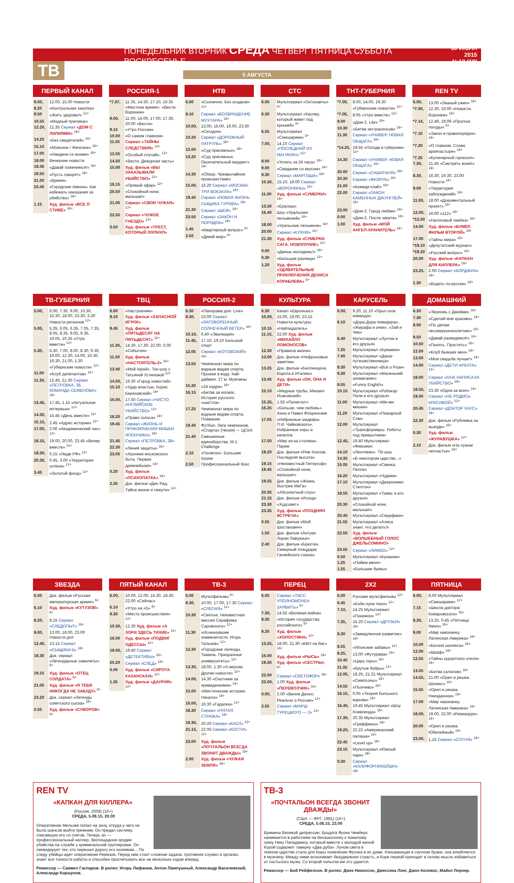ПОНЕДЕЛЬНИК ВТОРНИК СРЕДА ЧЕТВЕРГ ПЯТНИЦА СУББОТА ВОСКРЕСЕНЬЕ 30 ИЮЛЯ 2015
№18 (18)
ТВ
5 АВГУСТА
ПЕРВЫЙ КАНАЛ
| 9.00, | 12.00, 15.00 Новости |
| 9.20 | «Контрольная закупка» |
| 9.50 | «Жить здорово!» <sup>12+</sup> |
| 10.55 | «Модный приговор» |
| 12.20, | 21.35 Сериал «ДОМ С ЛИЛИЯМИ» <sup>16+</sup> |
| 14.25 | «Без свидетелей» <sup>16+</sup> |
| 15.10 | «Мужское / Женское» <sup>16+</sup> |
| 17.00 | «Наедине со всеми» <sup>16+</sup> |
| 18.00 | Вечерние новости |
| 18.45 | «Давай поженимся!» <sup>16+</sup> |
| 19.50 | «Пусть говорят» <sup>16+</sup> |
| 21.00 | «Время» |
| 23.45 | «Городские пижоны. Как избежать наказания за убийство» <sup>18+</sup> |
| 1.15 | Худ. фильм «ВСЕ О СТИВЕ» <sup>16+</sup> |
РОССИЯ-1
| *7.07, | 11.35, 14.30, 17.10, 19.35 «Местное время». «Вести-Воронеж» |
| 9.00, | 11.00, 14.00, 17.00, 17.30, 20.00 «Вести» |
| 9.15 | «Утро России» |
| 10.00 | «О самом главном» |
| 11.55 | Сериал «ТАЙНЫ СЛЕДСТВИЯ» <sup>12+</sup> |
| 12.55 | «Особый случай». <sup>12+</sup> |
| 14.50 | «Вести. Дежурная часть» |
| 15.00 | Худ. фильм «ВЫ ЗАКАЗЫВАЛИ УБИЙСТВО» <sup>12+</sup> |
| 18.15 | «Прямой эфир» <sup>12+</sup> |
| 20.50 | «Спокойной ночи, малыши!» |
| 21.00 | Сериал «СВОЯ ЧУЖАЯ» <sup>12+</sup> |
| 22.55 | Сериал «ЧУЖОЕ ГНЕЗДО» <sup>12+</sup> |
| 0.50 | Худ. фильм «ТРЕСТ, КОТОРЫЙ ЛОПНУЛ» |
НТВ
| 6.00 | «Солнечно. Без осадков» <sup>12+</sup> |
| 8.10 | Сериал «ВОЗВРАЩЕНИЕ МУХТАРА» <sup>16+</sup> |
| 10.00, | 13.00, 16.00, 19.00, 23.30 «Сегодня» |
| 10.20 | Сериал «ДОРОЖНЫЙ ПАТРУЛЬ» <sup>16+</sup> |
| 12.00 | «Суд присяжных» <sup>16+</sup> |
| 13.20 | «Суд присяжных. Окончательный вердикт» <sup>16+</sup> |
| 14.30 | «Обзор. Чрезвычайное происшествие» |
| 15.00, | 16.20 Сериал «МОСКВА. ТРИ ВОКЗАЛА» <sup>16+</sup> |
| 19.40 | Сериал «НОВАЯ ЖИЗНЬ СЫЩИКА ГУРОВА» <sup>16+</sup> |
| 21.30 | Сериал «ШЕФ» <sup>16+</sup> |
| 23.50 | Сериал «ЗАКОН И ПОРЯДОК» <sup>18+</sup> |
| 1.45 | «Квартирный вопрос» <sup>0+</sup> |
| 2.50 | «Дикий мир» <sup>0+</sup> |
СТС
| 6.00 | Мультсериал «Октонавты» <sup>0+</sup> |
| 6.30 | Мультсериал «Каспер, который живет под крышей» <sup>0+</sup> |
| 6.55 | Мультсериал «Смешарики» <sup>0+</sup> |
| 7.00, | 14.10 Сериал «ПОСЛЕДНИЙ ИЗ МАГИКЯН» <sup>12+</sup> |
| 8.00 | «Успеть за 24 часа» <sup>16+</sup> |
| 9.00 | «Свидание со вкусом» <sup>16+</sup> |
| 9.30 | Сериал «МАРГОША» <sup>16+</sup> |
| 10.30, | 15.10, 19.00 Сериал «ВОРОНИНЫ» <sup>16+</sup> |
| 11.00 | Худ. фильм «СУМЕРКИ» <sup>16+</sup> |
| 13.30 | «Ералаш» |
| 16.40 | Шоу «Уральских пельменей» <sup>16+</sup> |
| 18.00 | «Уральские пельмени» <sup>16+</sup> |
| 20.00 | Сериал «КУХНЯ» <sup>12+</sup> |
| 21.30 | Худ. фильм «СУМЕРКИ. САГА. НОВОЛУНИЕ» <sup>12+</sup> |
| 0.00 | «Даешь молодежь!» <sup>16+</sup> |
| 0.30 | «Большая разница» <sup>12+</sup> |
| 1.20 | Худ. фильм «УДИВИТЕЛЬНЫЕ ПРИКЛЮЧЕНИЯ ДЕНИСА КОРАБЛЕВА» <sup>0+</sup> |
ТНТ-ГУБЕРНИЯ
| *7.00, | 8.00, 14.00, 19.30 «Губернские новости» <sup>12+</sup> |
| *7.05, | 8.05 «Утро вместе» <sup>12+</sup> |
| 9.00 | «Дом-2. Lite» <sup>16+</sup> |
| 10.30 | «Битва экстрасенсов» <sup>16+</sup> |
| 11.30 | Сериал «УНИВЕР. НОВАЯ ОБЩАГА» <sup>16+</sup> |
| *14.25, | 19.55 «Погода в губернии» <sup>12+</sup> |
| 14.30 | Сериал «УНИВЕР. НОВАЯ ОБЩАГА» <sup>16+</sup> |
| 20.00 | Сериал «САШАТАНЯ» <sup>16+</sup> |
| 20.30 | Сериал «ФИЗРУК» <sup>16+</sup> |
| 21.00 | «Комеди клаб» <sup>16+</sup> |
| 22.00 | Сериал «ЗАКОН КАМЕННЫХ ДЖУНГЛЕЙ» <sup>16+</sup> |
| 23.00 | «Дом-2. Город любви» <sup>16+</sup> |
| 0.00 | «Дом-2. После заката» <sup>16+</sup> |
| 1.00 | Худ. фильм «МОЙ АНГЕЛ-ХРАНИТЕЛЬ» <sup>16+</sup> |
REN TV
| 6.00, | 13.00 «Званый ужин» <sup>16+</sup> |
| *7.00, | 12.30, 19.00 «Новости. Воронеж» <sup>16+</sup> |
| *7.14, | 12.49, 19.09 «Прогноз погоды» <sup>0+</sup> |
| *7.15 | «Закон и правопорядок» <sup>16+</sup> |
| *7.20 | «О главном. Слово архипастыря» <sup>16+</sup> |
| *7.25 | «Кулинарный гороскоп» |
| 7.30, | 21.45 «Смотреть всем!» <sup>16+</sup> |
| 8.30, | 16.30, 19.30, 23.00 Новости <sup>16+</sup> |
| 9.00 | «Территория заблуждений» <sup>16+</sup> |
| 11.00, | 18.00 «Документальный проект» <sup>16+</sup> |
| 12.00, | 16.00 «112» <sup>16+</sup> |
| *12.50 | «Налоговый ликбез» <sup>16+</sup> |
| 14.00 | Худ. фильм «БУМЕР. ФИЛЬМ ВТОРОЙ» <sup>16+</sup> |
| 17.00 | «Тайны мира» <sup>16+</sup> |
| *19.10 | «Депутатский журнал» |
| *19.20 | «Русский вопрос» <sup>16+</sup> |
| 20.00 | Худ. фильм «КАПКАН ДЛЯ КИЛЛЕРА» <sup>16+</sup> |
| 23.25, | 2.00 Сериал «БОРДЖИА» <sup>18+</sup> |
| 1.30 | «Водить по-русски» <sup>16+</sup> |
ТВ-ГУБЕРНИЯ
| 5.00, | 6.00, 7.30, 9.00, 10.30, 15.30, 18.00, 23.30, 3.30 Новости регионов <sup>12+</sup> |
| 5.05, | 5.35, 6.05, 6.35, 7.05, 7.35, 8.05, 8.35, 9.05, 9.35, 10.05, 10.35 «Утро вместе» <sup>12+</sup> |
| 5.30, | 6.30, 7.00, 8.00, 8.30, 9.30, 10.00, 12.30, 14.00, 16.30, 19.30, 21.00, 1.30 «Губернские новости» <sup>12+</sup> |
| 11.00 | «Клуб дилетантов» <sup>12+</sup> |
| 11.30, | 12.45, 21.30 Сериал «ПЕТРОВКА, 38. КОМАНДА СЕМЕНОВА» <sup>16+</sup> |
| 13.45, | 17.45, 1.15 «Актуальное интервью» <sup>12+</sup> |
| 14.30, | 15.45 «День вместе» <sup>12+</sup> |
| 15.15, | 2.45 «Адрес истории» <sup>12+</sup> |
| 17.00, | 2.00 «Академический час» <sup>12+</sup> |
| 18.15, | 19.00, 20.00, 23.45 «Вечер вместе» <sup>12+</sup> |
| 18.30, | 0.15 «Люди РФ» <sup>12+</sup> |
| 20.30, | 0.45, 3.00 «Территория успеха» <sup>12+</sup> |
| 3.45 | «Золотой фонд» <sup>12+</sup> |
ТВЦ
| 6.00 | «Настроение» |
| 8.10 | Худ. фильм «ЗАПАСНОЙ ИГРОК» |
| 9.45 | Худ. фильм «ПЯТЬДЕСЯТ НА ПЯТЬДЕСЯТ» <sup>12+</sup> |
| 11.30, | 14.30, 17.30, 22.00, 0.00 «События» |
| 11.50 | Худ. фильм «НАСТОЯТЕЛЬ-2» <sup>16+</sup> |
| 13.40 | «Мой герой». Ток-шоу с Татьяной Устиновой <sup>12+</sup> |
| 14.50, | 19.30 «Город новостей» |
| 15.10 | «Удар властью. Борис Березовский» <sup>16+</sup> |
| 16.00, | 17.50 Сериал «ЧИСТО АНГЛИЙСКОЕ УБИЙСТВО» <sup>12+</sup> |
| 18.20 | «Право голоса» <sup>16+</sup> |
| 19.45 | Сериал «ЖИЗНЬ И ПРИКЛЮЧЕНИЯ МИШКИ ЯПОНЧИКА» <sup>16+</sup> |
| 21.45 | Сериал «ПЕТРОВКА, 38» |
| 22.30 | «Линия защиты» <sup>16+</sup> |
| 23.05 | «Хроники московского быта. Первая древнейшая» <sup>16+</sup> |
| 0.20 | Худ. фильм «ПСИХОПАТКА» <sup>16+</sup> |
| 2.35 | Док. фильм «Дин Рид. Тайна жизни и смерти» <sup>12+</sup> |
РОССИЯ-2
| 6.30 | «Панорама дня. Live» |
| 8.30, | 23.00 Сериал «ЗАГОВОРЕННЫЙ. СОЛНЕЧНЫЙ ВЕТЕР» <sup>16+</sup> |
| 10.10, | 0.40 «Эволюция» |
| 11.45, | 17.10, 19.10 Большой спорт |
| 12.05 | Сериал «КОТОВСКИЙ» <sup>16+</sup> |
| 13.55 | Чемпионат мира по водным видам спорта. Прыжки в воду. Хай-дайвинг. 27 м. Мужчины |
| 15.30 | «24 кадра» <sup>16+</sup> |
| 16.15 | «Битва за космос. История русского «шаттла» |
| 17.25 | Чемпионат мира по водным видам спорта. Плавание |
| 19.40 | Футбол. Лига чемпионов. «Спарта» (Чехия) — ЦСКА |
| 21.40 | Смешанные единоборства. M-1 Challenge |
| 2.10 | «Полигон». Большие пушки |
| 2.50 | Профессиональный бокс |
КУЛЬТУРА
| 6.30 | Канал «Евроньюс» |
| 10.00, | 15.00, 19.00, 23.15 Новости культуры |
| 10.15 | «Наблюдатель» |
| 11.15, | 22.00 Худ. фильм «МИХАЙЛО ЛОМОНОСОВ» |
| 12.30 | «Правила жизни» |
| 13.00 | Док. фильм «Нефроновые заметки» |
| 13.25 | Док. фильм «Беллинцона. Ворота в Италию» |
| 13.45 | Худ. фильм «ОН, ОНА И ДЕТИ» |
| 15.10 | «Медные трубы. Михаил Исаковский» |
| 15.35, | 1.55 «Полиглот» |
| 16.25 | «Больше, чем любовь». Анна и Павел Флоренские |
| 17.05 | «Избранные шедевры П.И. Чайковского». Избранные хоры а капелла |
| 17.50 | «Мир из-за столика». Париж |
| 18.20 | Док. фильм «Рем Хохлов. Последняя высота» |
| 19.15 | «Неизвестный Петергоф» |
| 19.45 | «Спокойной ночи, малыши!» |
| 19.55 | Док. фильм «Жизнь быстрее МиГа» |
| 20.35 | «Абсолютный слух» |
| 21.15 | Док. фильм «Исход» |
| 23.30 | «Худсовет» |
| 23.35 | Худ. фильм «ПОЗДНЯЯ ВСТРЕЧА» |
| 0.55 | Док. фильм «Мой Шостакович» |
| 1.50 | Док. фильм «Антуан Лоран Лавуазье» |
| 2.40 | Док. фильм «Брюгген. Северный плацдарм Ганзейского союза» |
КАРУСЕЛЬ
| 6.00, | 9.20, 11.10 «Прыг-скок команда» |
| 6.10 | «Дора-Дора помидора», «Жирафа и очки», «Зай и Чик» |
| 6.40 | Мультсериал «Лунтик и его друзья» |
| 7.25 | Мультсериал «Бумажки» |
| 7.40 | Мультсериал «Даша-путешественница» |
| 8.30 | Мультсериал «Все о Рози» |
| 9.30 | Мультсериал «Маленький зоомагазин» |
| 9.55 | «Funny English» |
| 10.15 | Мультсериал «Робокар Поли и его друзья» |
| 11.00 | Мультсериал «Ми-ми-мишки» |
| 11.20 | Мультсериал «Пожарный Сэм» |
| 12.00 | Мультсериал «Трансформеры. Роботы под прикрытием» |
| 12.45, | 19.40 Мультсериал «Фиксики» |
| 14.10 | «Лентяево». ТВ-шоу |
| 14.35 | «В некотором царстве...» |
| 15.05 | Мультсериал «Свинка Пеппа» |
| 16.20 | Мультсериал «Чудики» |
| 17.10 | Мультсериал «Джеронимо Стилтон» |
| 18.50 | Мультсериал «Томас и его друзья» |
| 20.30 | «Спокойной ночи, малыши!» |
| 20.40 | Мультсериал «Смурфики» |
| 21.55 | Мультсериал «Алиса знает, что делать!» |
| 22.50 | Худ. фильм «ВОЛШЕБНЫЙ ГОЛОС ДЖЕЛЬСОМИНО» |
| 23.55 | Сериал «ЛИМБО» <sup>12+</sup> |
| 0.50 | Мультсериал «Букашки» |
| 1.25 | «Пойми меня» |
| 1.55 | «Большие буквы» |
ДОМАШНИЙ
| 6.30 | «Экономь с Джейми» <sup>16+</sup> |
| 7.30 | «Сделай мне красиво» <sup>16+</sup> |
| 8.00 | «По делам несовершеннолетних» <sup>16+</sup> |
| 9.50 | «Давай разведемся!» <sup>16+</sup> |
| 10.50 | «Понять. Простить» <sup>16+</sup> |
| 12.00 | «Клуб бывших жен» <sup>16+</sup> |
| 13.00 | «Моя свадьба лучше!» <sup>16+</sup> |
| 14.00 | Сериал «ДЕТИ АРБАТА» <sup>12+</sup> |
| 18.00 | Сериал «ОНА НАПИСАЛА УБИЙСТВО» <sup>16+</sup> |
| 18.55, | 23.30 «Одна за всех» <sup>16+</sup> |
| 19.00 | Сериал «НЕ РОДИСЬ КРАСИВОЙ» <sup>12+</sup> |
| 20.45 | Сериал «ДОКТОР ХАУС» <sup>16+</sup> |
| 22.30 | Док. фильм «Рублевка на выезде» <sup>16+</sup> |
| 0.30 | Худ. фильм «ЖУРАВУШКА» <sup>12+</sup> |
| 2.10 | Док. фильм «На чужом несчастье» <sup>16+</sup> |
ЗВЕЗДА
| 6.00 | Док. фильм «Русская императорская армия» <sup>6+</sup> |
| 6.10 | Худ. фильм «КУТУЗОВ» <sup>6+</sup> |
| 8.20, | 9.15 Сериал «СЛЕДОПЫТ» <sup>16+</sup> |
| 9.00, | 13.00, 18.00, 23.00 Новости дня |
| 12.40, | 13.15 Сериал «СЫЩИКИ-5» <sup>16+</sup> |
| 18.30 | Док. сериал «Легендарные самолеты» <sup>6+</sup> |
| 19.15 | Худ. фильм «ОТЕЦ СОЛДАТА» <sup>6+</sup> |
| 21.05 | Худ. фильм «Я ТЕБЯ НИКОГДА НЕ ЗАБУДУ» <sup>0+</sup> |
| 23.20 | Док. сериал «Легенды советского сыска» <sup>16+</sup> |
| 0.55 | Худ. фильм «СУВОРОВ» <sup>0+</sup> |
ПЯТЫЙ КАНАЛ
| 6.00, | 10.00, 12.00, 15.30, 18.30, 22.00 «Сейчас» |
| 6.10 | «Утро на «5» <sup>6+</sup> |
| 9.30 | «Место происшествия» <sup>12+</sup> |
| 10.30, | 12.30 Худ. фильм «А ЗОРИ ЗДЕСЬ ТИХИЕ» <sup>12+</sup> |
| 16.00 | Худ. фильм «ПОДВИГ ОДЕССЫ» <sup>12+</sup> |
| 19.00, | 19.40 Сериал «ДЕТЕКТИВЫ» <sup>16+</sup> |
| 20.20 | Сериал «СЛЕД» <sup>16+</sup> |
| 0.00 | Худ. фильм «СИРОТА КАЗАНСКАЯ» <sup>12+</sup> |
| 1.35 | Худ. фильм «ДАУРИЯ» <sup>12+</sup> |
ТВ-3
| 6.00 | Мультфильмы <sup>0+</sup> |
| 9.30, | 10.00, 17.00, 17.30 Сериал «СЛЕПАЯ» <sup>12+</sup> |
| 10.30 | «Святые. Неизвестная миссия Серафима Саровского» <sup>12+</sup> |
| 11.30 | «Исчезнувшие знаменитости. Игорь Тальков» <sup>12+</sup> |
| 12.30 | «Городские легенды. Тюмень. Призрачные университеты» <sup>12+</sup> |
| 13.30, | 18.00, 1.30 «Х-версии. Другие новости» <sup>12+</sup> |
| 14.00, | 14.30 «Охотники за привидениями» <sup>16+</sup> |
| 15.00 | «Мистические истории. Начало» <sup>16+</sup> |
| 16.00, | 16.30 «Гадалка» <sup>12+</sup> |
| 18.30 | Сериал «ПЯТАЯ СТРАЖА» <sup>16+</sup> |
| 19.30, | 20.20 Сериал «КАСЛ» <sup>12+</sup> |
| 21.15, | 22.05 Сериал «КОСТИ» <sup>12+</sup> |
| 23.00 | Худ. фильм «ПОЧТАЛЬОН ВСЕГДА ЗВОНИТ ДВАЖДЫ» <sup>16+</sup> |
| 2.00 | Худ. фильм «ЧУЖАЯ ЗЕМЛЯ» <sup>16+</sup> |
ПЕРЕЦ
| 6.00 | Сериал «ТАСС УПОЛНОМОЧЕН ЗАЯВИТЬ» <sup>0+</sup> |
| 7.30, | 14.55 «Великая война» |
| 8.30 | «История государства российского» <sup>0+</sup> |
| 9.30 | Худ. фильм «ХОЛОСТЯКИ» <sup>12+</sup> |
| 13.25, | 18.00, 21.30 «КВН на бис» <sup>16+</sup> |
| 16.00 | Худ. фильм «РЫСЬ» <sup>16+</sup> |
| 19.30 | Худ. фильм «СЕСТРЫ» <sup>0+</sup> |
| 22.00 | Сериал «СВЕТОФОР» <sup>16+</sup> |
| 23.00, | 1.00 Худ. фильм «ПЕРЕВОЗЧИК» <sup>16+</sup> |
| 0.00, | 2.00 «Винни Джонс. Реально о России» <sup>12+</sup> |
| 2.55 | Сериал «МАРШ ТУРЕЦКОГО — 2» <sup>12+</sup> |
2Х2
| 6.00 | Русские мультфильмы <sup>12+</sup> |
| 6.45 | «Бэби луни тюнз» <sup>12+</sup> |
| 7.10, | 14.25 Мультсериал «Покемон» <sup>12+</sup> |
| 7.35, | 15.20 Сериал «ДРУЗЬЯ» <sup>16+</sup> |
| 8.30 | «Замедленное развитие» <sup>16+</sup> |
| 8.55 | «Японские забавы» <sup>12+</sup> |
| 9.25, | 13.00 «Футурама» <sup>16+</sup> |
| 10.45 | «Царь горы» <sup>16+</sup> |
| 11.35 | «Крутые бобры» <sup>12+</sup> |
| 12.05, | 18.25, 21.21 Мультсериал «Симпсоны» <sup>16+</sup> |
| 14.55 | «Пыхчево» <sup>16+</sup> |
| 16.15, | 0.05 «Теория Большого взрыва» <sup>16+</sup> |
| 16.40, | 19.45 Мультсериал «Шоу Кливленда» <sup>16+</sup> |
| 17.30, | 20.35 Мультсериал «Гриффины» <sup>16+</sup> |
| 19.20, | 22.22 «Американский папаша» <sup>16+</sup> |
| 22.45 | «Level up» <sup>16+</sup> |
| 23.15 | Мультсериал «Южный парк» <sup>18+</sup> |
| 0.30 | Сериал «КАЛИФОРНИКЕЙШН» <sup>18+</sup> |
ПЯТНИЦА
| 6.00, | 8.00 Мультсериал «Смешарики» <sup>12+</sup> |
| 7.15 | «Школа доктора Комаровского» <sup>16+</sup> |
| 8.30, | 13.25, 0.45 «Пятница News» <sup>16+</sup> |
| 9.00 | «Мир наизнанку. Латинская Америка» <sup>16+</sup> |
| 10.00 | «Богиня шопинга» <sup>16+</sup> |
| 12.00 | «Шкаф» <sup>16+</sup> |
| 12.55 | «Тайны курортного отеля» <sup>16+</sup> |
| 13.55 | «Битва салонов» <sup>16+</sup> |
| 14.55, | 21.00 «Орел и решка. Шопинг» <sup>16+</sup> |
| 15.55 | «Орел и решка. Неизданное» <sup>16+</sup> |
| 17.00 | «Мир наизнанку. Латинская Америка» <sup>16+</sup> |
| 18.00, | 19.00, 22.00 «Ревизорро» <sup>16+</sup> |
| 20.00 | «Орел и решка. Юбилейный» <sup>16+</sup> |
| 23.00, | 1.15 Сериал «СОТНЯ» <sup>16+</sup> |
REN TV
«КАПКАН ДЛЯ КИЛЛЕРА»
(Россия, 2008) (16+)
СРЕДА, 5.08.15, 20.00
Оперативник Мельник попал на зону, откуда у него не было шансов выйти прежним. Он предал систему, списавшую его со счетов. Теперь он — профессиональный киллер, беспощадное орудие убийства на службе у криминальной группировки. Он ликвидирует тех, кто перешел дорогу его хозяевам... По следу убийцы идет оперативник Ремезов. Перед ним стоит сложная задача: противник служил в органах, знает все тонкости работы и способен просчитывать все на несколько ходов вперед.
Режиссер — Самвел Гаспаров. В ролях: Игорь Лифанов, Антон Пампушный, Александр Василевский, Александр Коршунов.
ТВ-3
«ПОЧТАЛЬОН ВСЕГДА ЗВОНИТ ДВАЖДЫ»
(США — ФРГ, 1981) (16+)
СРЕДА, 5.08.15, 23.00
Времена Великой депрессии. Бродяга Фрэнк Чемберс нанимается в работники на бензоколонку к пожилому греку Нику Пападакису, который вместе с молодой женой Корой содержит таверну «Два дуба». Лучом света в темном царстве стало для Коры появление Фрэнка в их доме. Изнывающая в скучном браке, она влюбляется в мужчину. Между ними вспыхивает безудержная страсть, и Коре первой приходит в голову мысль избавиться от постылого мужа. Со второй попытки им это удается.
Режиссер — Боб Рейфелсон. В ролях: Джек Николсон, Джессика Лэнг, Джон Коликос, Майкл Лернер.